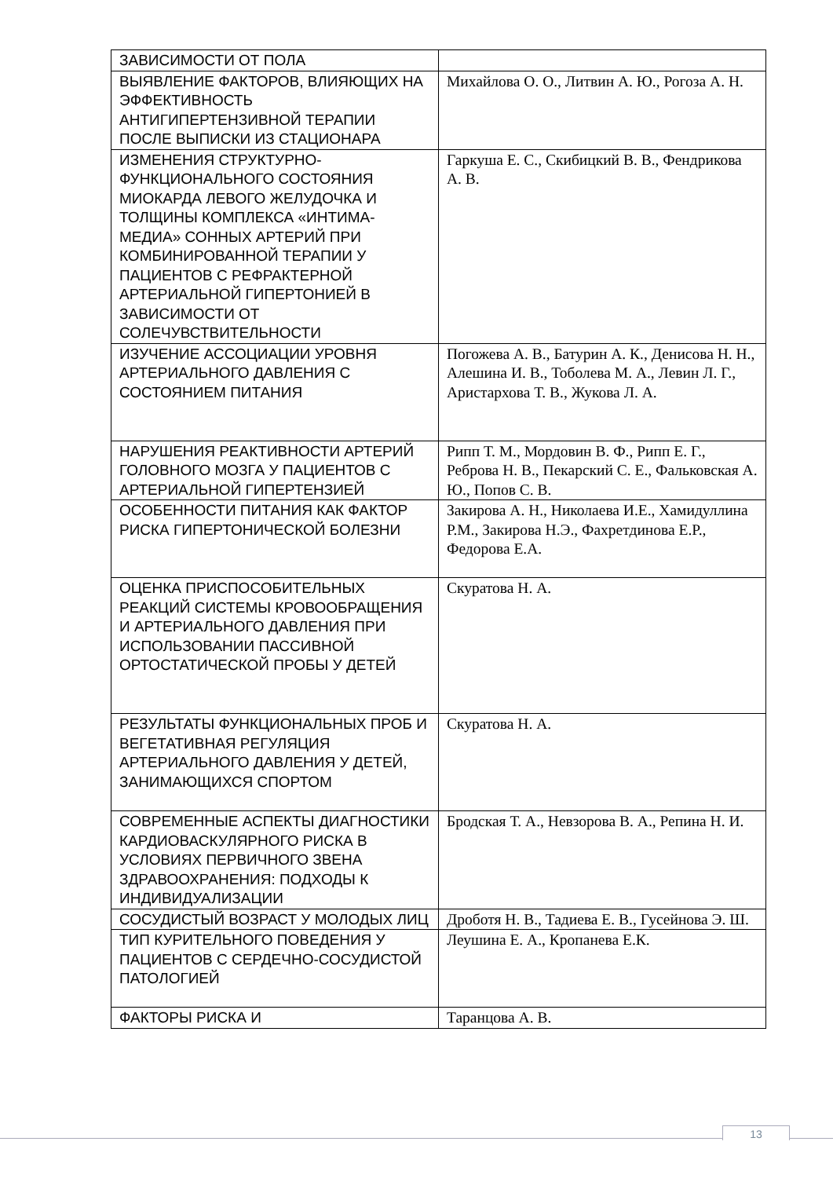| ЗАВИСИМОСТИ ОТ ПОЛА | |
| ВЫЯВЛЕНИЕ ФАКТОРОВ, ВЛИЯЮЩИХ НА ЭФФЕКТИВНОСТЬ АНТИГИПЕРТЕНЗИВНОЙ ТЕРАПИИ ПОСЛЕ ВЫПИСКИ ИЗ СТАЦИОНАРА | Михайлова О. О., Литвин А. Ю., Рогоза А. Н. |
| ИЗМЕНЕНИЯ СТРУКТУРНО-ФУНКЦИОНАЛЬНОГО СОСТОЯНИЯ МИОКАРДА ЛЕВОГО ЖЕЛУДОЧКА И ТОЛЩИНЫ КОМПЛЕКСА «ИНТИМА-МЕДИА» СОННЫХ АРТЕРИЙ ПРИ КОМБИНИРОВАННОЙ ТЕРАПИИ У ПАЦИЕНТОВ С РЕФРАКТЕРНОЙ АРТЕРИАЛЬНОЙ ГИПЕРТОНИЕЙ В ЗАВИСИМОСТИ ОТ СОЛЕЧУВСТВИТЕЛЬНОСТИ | Гаркуша Е. С., Скибицкий В. В., Фендрикова А. В. |
| ИЗУЧЕНИЕ АССОЦИАЦИИ УРОВНЯ АРТЕРИАЛЬНОГО ДАВЛЕНИЯ С СОСТОЯНИЕМ ПИТАНИЯ | Погожева А. В., Батурин А. К., Денисова Н. Н., Алешина И. В., Тоболева М. А., Левин Л. Г., Аристархова Т. В., Жукова Л. А. |
| НАРУШЕНИЯ РЕАКТИВНОСТИ АРТЕРИЙ ГОЛОВНОГО МОЗГА У ПАЦИЕНТОВ С АРТЕРИАЛЬНОЙ ГИПЕРТЕНЗИЕЙ | Рипп Т. М., Мордовин В. Ф., Рипп Е. Г., Реброва Н. В., Пекарский С. Е., Фальковская А. Ю., Попов С. В. |
| ОСОБЕННОСТИ ПИТАНИЯ КАК ФАКТОР РИСКА ГИПЕРТОНИЧЕСКОЙ БОЛЕЗНИ | Закирова А. Н., Николаева И.Е., Хамидуллина Р.М., Закирова Н.Э., Фахретдинова Е.Р., Федорова Е.А. |
| ОЦЕНКА ПРИСПОСОБИТЕЛЬНЫХ РЕАКЦИЙ СИСТЕМЫ КРОВООБРАЩЕНИЯ И АРТЕРИАЛЬНОГО ДАВЛЕНИЯ ПРИ ИСПОЛЬЗОВАНИИ ПАССИВНОЙ ОРТОСТАТИЧЕСКОЙ ПРОБЫ У ДЕТЕЙ | Скуратова Н. А. |
| РЕЗУЛЬТАТЫ ФУНКЦИОНАЛЬНЫХ ПРОБ И ВЕГЕТАТИВНАЯ РЕГУЛЯЦИЯ АРТЕРИАЛЬНОГО ДАВЛЕНИЯ У ДЕТЕЙ, ЗАНИМАЮЩИХСЯ СПОРТОМ | Скуратова Н. А. |
| СОВРЕМЕННЫЕ АСПЕКТЫ ДИАГНОСТИКИ КАРДИОВАСКУЛЯРНОГО РИСКА В УСЛОВИЯХ ПЕРВИЧНОГО ЗВЕНА ЗДРАВООХРАНЕНИЯ: ПОДХОДЫ К ИНДИВИДУАЛИЗАЦИИ | Бродская Т. А., Невзорова В. А., Репина Н. И. |
| СОСУДИСТЫЙ ВОЗРАСТ У МОЛОДЫХ ЛИЦ | Дроботя Н. В., Тадиева Е. В., Гусейнова Э. Ш. |
| ТИП КУРИТЕЛЬНОГО ПОВЕДЕНИЯ У ПАЦИЕНТОВ С СЕРДЕЧНО-СОСУДИСТОЙ ПАТОЛОГИЕЙ | Леушина Е. А., Кропанева Е.К. |
| ФАКТОРЫ РИСКА И | Таранцова А. В. |
13